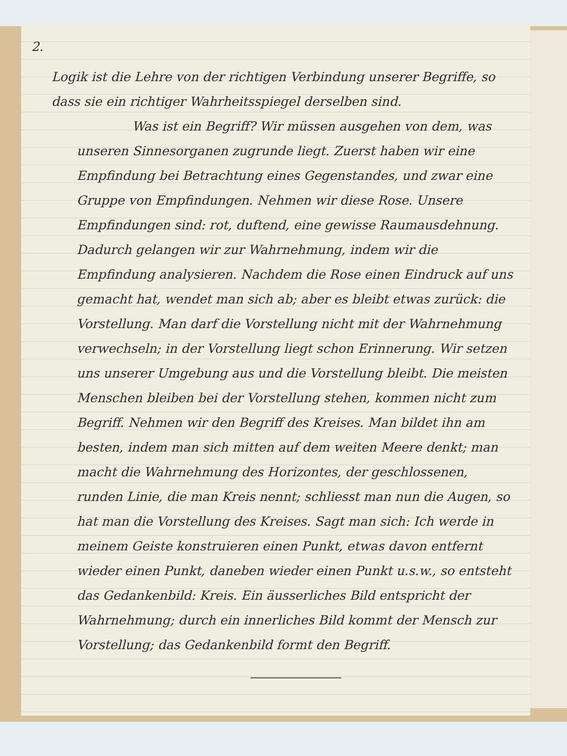2.
Logik ist die Lehre von der richtigen Verbindung unserer Begriffe, so dass sie ein richtiger Wahrheitsspiegel derselben sind.
Was ist ein Begriff? Wir müssen ausgehen von dem, was unseren Sinnesorganen zugrunde liegt. Zuerst haben wir eine Empfindung bei Betrachtung eines Gegenstandes, und zwar eine Gruppe von Empfindungen. Nehmen wir diese Rose. Unsere Empfindungen sind: rot, duftend, eine gewisse Raumausdehnung. Dadurch gelangen wir zur Wahrnehmung, indem wir die Empfindung analysieren. Nachdem die Rose einen Eindruck auf uns gemacht hat, wendet man sich ab; aber es bleibt etwas zurück: die Vorstellung. Man darf die Vorstellung nicht mit der Wahrnehmung verwechseln; in der Vorstellung liegt schon Erinnerung. Wir setzen uns unserer Umgebung aus und die Vorstellung bleibt. Die meisten Menschen bleiben bei der Vorstellung stehen, kommen nicht zum Begriff. Nehmen wir den Begriff des Kreises. Man bildet ihn am besten, indem man sich mitten auf dem weiten Meere denkt; man macht die Wahrnehmung des Horizontes, der geschlossenen, runden Linie, die man Kreis nennt; schliesst man nun die Augen, so hat man die Vorstellung des Kreises. Sagt man sich: Ich werde in meinem Geiste konstruieren einen Punkt, etwas davon entfernt wieder einen Punkt, daneben wieder einen Punkt u.s.w., so entsteht das Gedankenbild: Kreis. Ein äusserliches Bild entspricht der Wahrnehmung; durch ein innerliches Bild kommt der Mensch zur Vorstellung; das Gedankenbild formt den Begriff.